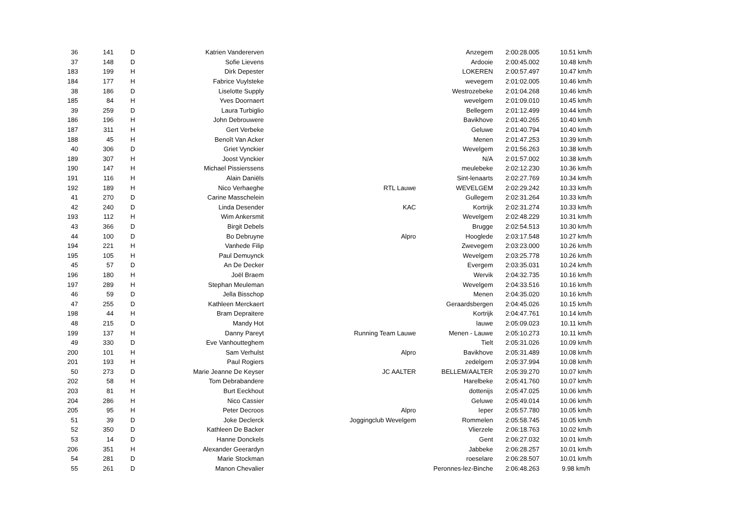| 36 | 141 | D | Katrien Vandererven | | Anzegem | 2:00:28.005 | 10.51 km/h |
| 37 | 148 | D | Sofie Lievens | | Ardooie | 2:00:45.002 | 10.48 km/h |
| 183 | 199 | H | Dirk Depester | | LOKEREN | 2:00:57.497 | 10.47 km/h |
| 184 | 177 | H | Fabrice Vuylsteke | | wevegem | 2:01:02.005 | 10.46 km/h |
| 38 | 186 | D | Liselotte Supply | | Westrozebeke | 2:01:04.268 | 10.46 km/h |
| 185 | 84 | H | Yves Doornaert | | wevelgem | 2:01:09.010 | 10.45 km/h |
| 39 | 259 | D | Laura Turbiglio | | Bellegem | 2:01:12.499 | 10.44 km/h |
| 186 | 196 | H | John Debrouwere | | Bavikhove | 2:01:40.265 | 10.40 km/h |
| 187 | 311 | H | Gert Verbeke | | Geluwe | 2:01:40.794 | 10.40 km/h |
| 188 | 45 | H | Benoît Van Acker | | Menen | 2:01:47.253 | 10.39 km/h |
| 40 | 306 | D | Griet Vynckier | | Wevelgem | 2:01:56.263 | 10.38 km/h |
| 189 | 307 | H | Joost Vynckier | | N/A | 2:01:57.002 | 10.38 km/h |
| 190 | 147 | H | Michael Pissierssens | | meulebeke | 2:02:12.230 | 10.36 km/h |
| 191 | 116 | H | Alain Daniëls | | Sint-lenaarts | 2:02:27.769 | 10.34 km/h |
| 192 | 189 | H | Nico Verhaeghe | RTL Lauwe | WEVELGEM | 2:02:29.242 | 10.33 km/h |
| 41 | 270 | D | Carine Masschelein | | Gullegem | 2:02:31.264 | 10.33 km/h |
| 42 | 240 | D | Linda Desender | KAC | Kortrijk | 2:02:31.274 | 10.33 km/h |
| 193 | 112 | H | Wim Ankersmit | | Wevelgem | 2:02:48.229 | 10.31 km/h |
| 43 | 366 | D | Birgit Debels | | Brugge | 2:02:54.513 | 10.30 km/h |
| 44 | 100 | D | Bo Debruyne | Alpro | Hooglede | 2:03:17.548 | 10.27 km/h |
| 194 | 221 | H | Vanhede Filip | | Zwevegem | 2:03:23.000 | 10.26 km/h |
| 195 | 105 | H | Paul Demuynck | | Wevelgem | 2:03:25.778 | 10.26 km/h |
| 45 | 57 | D | An De Decker | | Evergem | 2:03:35.031 | 10.24 km/h |
| 196 | 180 | H | Joël Braem | | Wervik | 2:04:32.735 | 10.16 km/h |
| 197 | 289 | H | Stephan Meuleman | | Wevelgem | 2:04:33.516 | 10.16 km/h |
| 46 | 59 | D | Jella Bisschop | | Menen | 2:04:35.020 | 10.16 km/h |
| 47 | 255 | D | Kathleen Merckaert | | Geraardsbergen | 2:04:45.026 | 10.15 km/h |
| 198 | 44 | H | Bram Depraitere | | Kortrijk | 2:04:47.761 | 10.14 km/h |
| 48 | 215 | D | Mandy Hot | | lauwe | 2:05:09.023 | 10.11 km/h |
| 199 | 137 | H | Danny Pareyt | Running Team Lauwe | Menen - Lauwe | 2:05:10.273 | 10.11 km/h |
| 49 | 330 | D | Eve Vanhoutteghem | | Tielt | 2:05:31.026 | 10.09 km/h |
| 200 | 101 | H | Sam Verhulst | Alpro | Bavikhove | 2:05:31.489 | 10.08 km/h |
| 201 | 193 | H | Paul Rogiers | | zedelgem | 2:05:37.994 | 10.08 km/h |
| 50 | 273 | D | Marie Jeanne De Keyser | JC AALTER | BELLEM/AALTER | 2:05:39.270 | 10.07 km/h |
| 202 | 58 | H | Tom Debrabandere | | Harelbeke | 2:05:41.760 | 10.07 km/h |
| 203 | 81 | H | Burt Eeckhout | | dottenijs | 2:05:47.025 | 10.06 km/h |
| 204 | 286 | H | Nico Cassier | | Geluwe | 2:05:49.014 | 10.06 km/h |
| 205 | 95 | H | Peter Decroos | Alpro | Ieper | 2:05:57.780 | 10.05 km/h |
| 51 | 39 | D | Joke Declerck | Joggingclub Wevelgem | Rommelen | 2:05:58.745 | 10.05 km/h |
| 52 | 350 | D | Kathleen De Backer | | Vlierzele | 2:06:18.763 | 10.02 km/h |
| 53 | 14 | D | Hanne Donckels | | Gent | 2:06:27.032 | 10.01 km/h |
| 206 | 351 | H | Alexander Geerardyn | | Jabbeke | 2:06:28.257 | 10.01 km/h |
| 54 | 281 | D | Marie Stockman | | roeselare | 2:06:28.507 | 10.01 km/h |
| 55 | 261 | D | Manon Chevalier | | Peronnes-lez-Binche | 2:06:48.263 | 9.98 km/h |